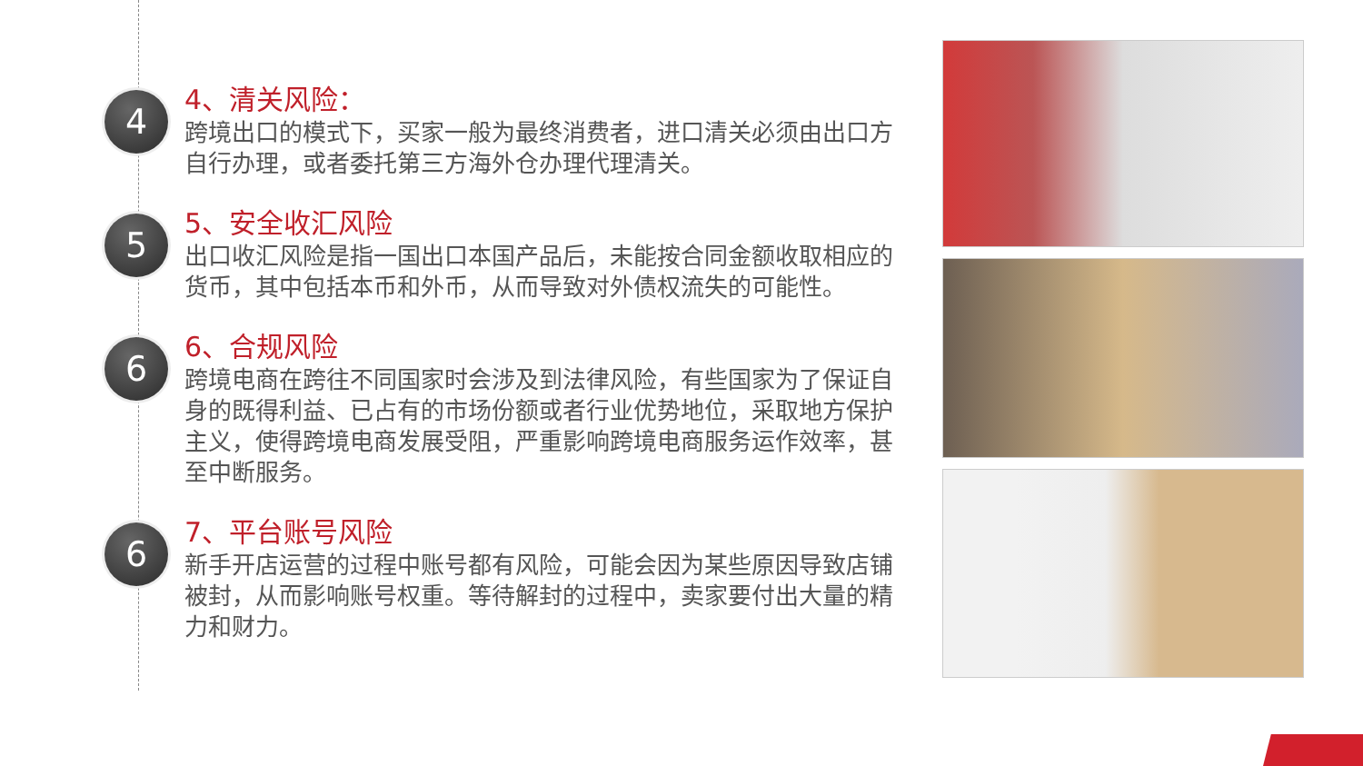4
4、清关风险：
跨境出口的模式下，买家一般为最终消费者，进口清关必须由出口方自行办理，或者委托第三方海外仓办理代理清关。
5
5、安全收汇风险
出口收汇风险是指一国出口本国产品后，未能按合同金额收取相应的货币，其中包括本币和外币，从而导致对外债权流失的可能性。
6
6、合规风险
跨境电商在跨往不同国家时会涉及到法律风险，有些国家为了保证自身的既得利益、已占有的市场份额或者行业优势地位，采取地方保护主义，使得跨境电商发展受阻，严重影响跨境电商服务运作效率，甚至中断服务。
6
7、平台账号风险
新手开店运营的过程中账号都有风险，可能会因为某些原因导致店铺被封，从而影响账号权重。等待解封的过程中，卖家要付出大量的精力和财力。